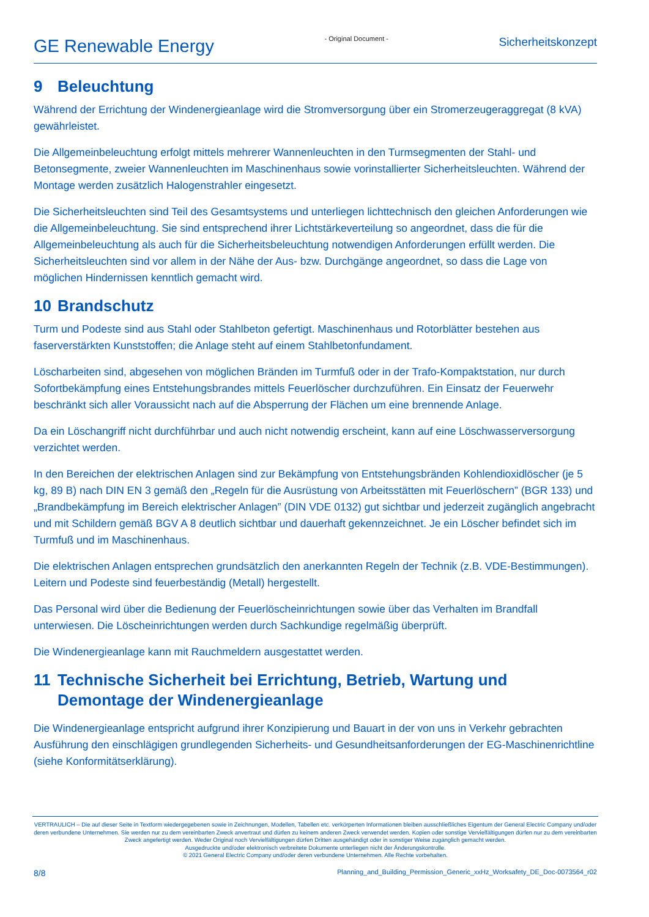GE Renewable Energy
- Original Document -
Sicherheitskonzept
9 Beleuchtung
Während der Errichtung der Windenergieanlage wird die Stromversorgung über ein Stromerzeugeraggregat (8 kVA) gewährleistet.
Die Allgemeinbeleuchtung erfolgt mittels mehrerer Wannenleuchten in den Turmsegmenten der Stahl- und Betonsegmente, zweier Wannenleuchten im Maschinenhaus sowie vorinstallierter Sicherheitsleuchten. Während der Montage werden zusätzlich Halogenstrahler eingesetzt.
Die Sicherheitsleuchten sind Teil des Gesamtsystems und unterliegen lichttechnisch den gleichen Anforderungen wie die Allgemeinbeleuchtung. Sie sind entsprechend ihrer Lichtstärkeverteilung so angeordnet, dass die für die Allgemeinbeleuchtung als auch für die Sicherheitsbeleuchtung notwendigen Anforderungen erfüllt werden. Die Sicherheitsleuchten sind vor allem in der Nähe der Aus- bzw. Durchgänge angeordnet, so dass die Lage von möglichen Hindernissen kenntlich gemacht wird.
10 Brandschutz
Turm und Podeste sind aus Stahl oder Stahlbeton gefertigt. Maschinenhaus und Rotorblätter bestehen aus faserverstärkten Kunststoffen; die Anlage steht auf einem Stahlbetonfundament.
Löscharbeiten sind, abgesehen von möglichen Bränden im Turmfuß oder in der Trafo-Kompaktstation, nur durch Sofortbekämpfung eines Entstehungsbrandes mittels Feuerlöscher durchzuführen. Ein Einsatz der Feuerwehr beschränkt sich aller Voraussicht nach auf die Absperrung der Flächen um eine brennende Anlage.
Da ein Löschangriff nicht durchführbar und auch nicht notwendig erscheint, kann auf eine Löschwasserversorgung verzichtet werden.
In den Bereichen der elektrischen Anlagen sind zur Bekämpfung von Entstehungsbränden Kohlendioxidlöscher (je 5 kg, 89 B) nach DIN EN 3 gemäß den „Regeln für die Ausrüstung von Arbeitsstätten mit Feuerlöschern” (BGR 133) und „Brandbekämpfung im Bereich elektrischer Anlagen” (DIN VDE 0132) gut sichtbar und jederzeit zugänglich angebracht und mit Schildern gemäß BGV A 8 deutlich sichtbar und dauerhaft gekennzeichnet. Je ein Löscher befindet sich im Turmfuß und im Maschinenhaus.
Die elektrischen Anlagen entsprechen grundsätzlich den anerkannten Regeln der Technik (z.B. VDE-Bestimmungen). Leitern und Podeste sind feuerbeständig (Metall) hergestellt.
Das Personal wird über die Bedienung der Feuerlöscheinrichtungen sowie über das Verhalten im Brandfall unterwiesen. Die Löscheinrichtungen werden durch Sachkundige regelmäßig überprüft.
Die Windenergieanlage kann mit Rauchmeldern ausgestattet werden.
11 Technische Sicherheit bei Errichtung, Betrieb, Wartung und Demontage der Windenergieanlage
Die Windenergieanlage entspricht aufgrund ihrer Konzipierung und Bauart in der von uns in Verkehr gebrachten Ausführung den einschlägigen grundlegenden Sicherheits- und Gesundheitsanforderungen der EG-Maschinenrichtline (siehe Konformitätserklärung).
VERTRAULICH – Die auf dieser Seite in Textform wiedergegebenen sowie in Zeichnungen, Modellen, Tabellen etc. verkörperten Informationen bleiben ausschließliches Eigentum der General Electric Company und/oder deren verbundene Unternehmen. Sie werden nur zu dem vereinbarten Zweck anvertraut und dürfen zu keinem anderen Zweck verwendet werden. Kopien oder sonstige Vervielfältigungen dürfen nur zu dem vereinbarten Zweck angefertigt werden. Weder Original noch Vervielfältigungen dürfen Dritten ausgehändigt oder in sonstiger Weise zugänglich gemacht werden.
Ausgedruckte und/oder elektronisch verbreitete Dokumente unterliegen nicht der Änderungskontrolle.
© 2021 General Electric Company und/oder deren verbundene Unternehmen. Alle Rechte vorbehalten.
8/8 Planning_and_Building_Permission_Generic_xxHz_Worksafety_DE_Doc-0073564_r02